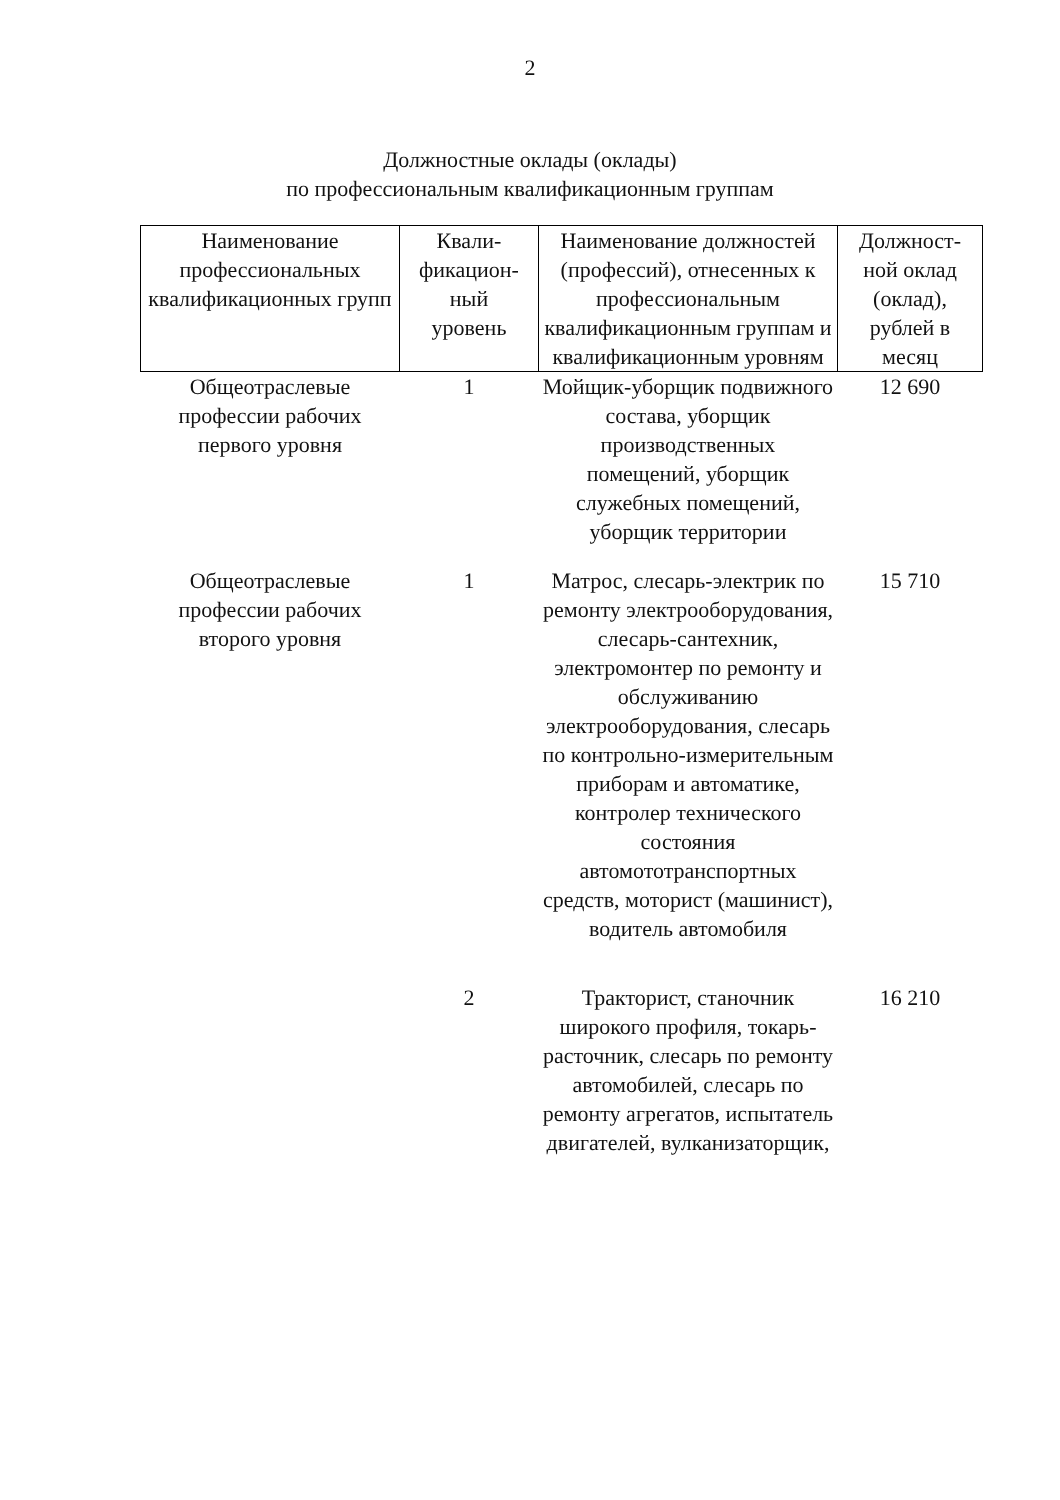2
Должностные оклады (оклады)
по профессиональным квалификационным группам
| Наименование профессиональных квалификационных групп | Квали- фикацион- ный уровень | Наименование должностей (профессий), отнесенных к профессиональным квалификационным группам и квалификационным уровням | Должност- ной оклад (оклад), рублей в месяц |
| --- | --- | --- | --- |
| Общеотраслевые профессии рабочих первого уровня | 1 | Мойщик-уборщик подвижного состава, уборщик производственных помещений, уборщик служебных помещений, уборщик территории | 12 690 |
| Общеотраслевые профессии рабочих второго уровня | 1 | Матрос, слесарь-электрик по ремонту электрооборудования, слесарь-сантехник, электромонтер по ремонту и обслуживанию электрооборудования, слесарь по контрольно-измерительным приборам и автоматике, контролер технического состояния автомототранспортных средств, моторист (машинист), водитель автомобиля | 15 710 |
| | 2 | Тракторист, станочник широкого профиля, токарь-расточник, слесарь по ремонту автомобилей, слесарь по ремонту агрегатов, испытатель двигателей, вулканизаторщик, | 16 210 |